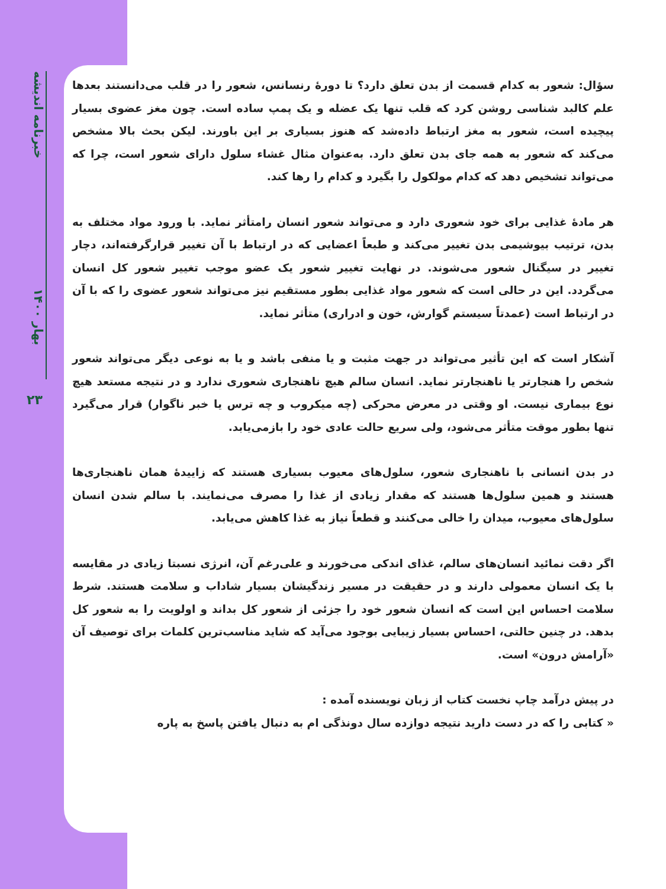خبرنامه اندیشه
بهار ۱۴۰۰
۲۳
سؤال: شعور به کدام قسمت از بدن تعلق دارد؟ تا دورهٔ رنسانس، شعور را در قلب می‌دانستند بعدها علم کالبد شناسی روشن کرد که قلب تنها یک عضله و یک پمپ ساده است. چون مغز عضوی بسیار پیچیده است، شعور به مغز ارتباط دادەشد که هنوز بسیاری بر این باورند. لیکن بحث بالا مشخص می‌کند که شعور به همه جای بدن تعلق دارد. به‌عنوان مثال غشاء سلول دارای شعور است، چرا که می‌تواند تشخیص دهد که کدام مولکول را بگیرد و کدام را رها کند.
هر مادهٔ غذایی برای خود شعوری دارد و می‌تواند شعور انسان رامتأثر نماید. با ورود مواد مختلف به بدن، ترتیب بیوشیمی بدن تغییر می‌کند و طبعاً اعضایی که در ارتباط با آن تغییر قرارگرفته‌اند، دچار تغییر در سیگنال شعور می‌شوند. در نهایت تغییر شعور یک عضو موجب تغییر شعور کل انسان می‌گردد. این در حالی است که شعور مواد غذایی بطور مستقیم نیز می‌تواند شعور عضوی را که با آن در ارتباط است (عمدتاً سیستم گوارش، خون و ادراری) متأثر نماید.
آشکار است که این تأثیر می‌تواند در جهت مثبت و یا منفی باشد و یا به نوعی دیگر می‌تواند شعور شخص را هنجارتر یا ناهنجارتر نماید. انسان سالم هیچ ناهنجاری شعوری ندارد و در نتیجه مستعد هیچ نوع بیماری نیست. او وقتی در معرض محرکی (چه میکروب و چه ترس یا خبر ناگوار) قرار می‌گیرد تنها بطور موقت متأثر می‌شود، ولی سریع حالت عادی خود را بازمی‌یابد.
در بدن انسانی با ناهنجاری شعور، سلول‌های معیوب بسیاری هستند که زاییدهٔ همان ناهنجاری‌ها هستند و همین سلول‌ها هستند که مقدار زیادی از غذا را مصرف می‌نمایند. با سالم شدن انسان سلول‌های معیوب، میدان را خالی می‌کنند و قطعاً نیاز به غذا کاهش می‌یابد.
اگر دقت نمائید انسان‌های سالم، غذای اندکی می‌خورند و علی‌رغم آن، انرژی نسبتا زیادی در مقایسه با یک انسان معمولی دارند و در حقیقت در مسیر زندگیشان بسیار شاداب و سلامت هستند. شرط سلامت احساس این است که انسان شعور خود را جزئی از شعور کل بداند و اولویت را به شعور کل بدهد. در چنین حالتی، احساس بسیار زیبایی بوجود می‌آید که شاید مناسب‌ترین کلمات برای توصیف آن «آرامش درون» است.
در پیش درآمد چاپ نخست کتاب از زبان نویسنده آمده :
« کتابی را که در دست دارید نتیجه دوازده سال دونذگی ام به دنبال یافتن پاسخ به پاره